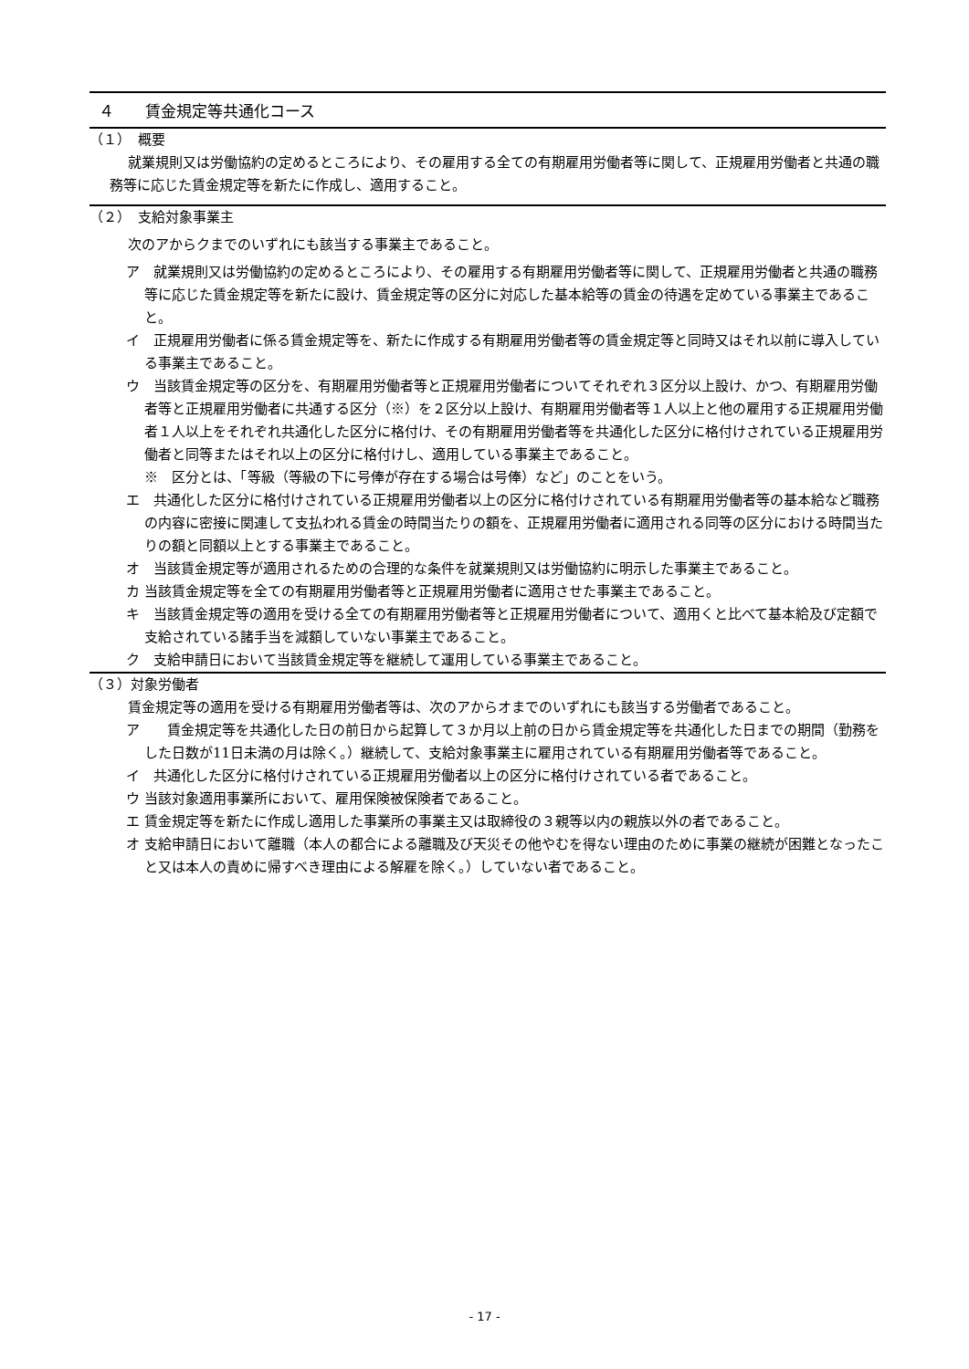４　　賃金規定等共通化コース
（１）　概要
就業規則又は労働協約の定めるところにより、その雇用する全ての有期雇用労働者等に関して、正規雇用労働者と共通の職務等に応じた賃金規定等を新たに作成し、適用すること。
（２）　支給対象事業主
次のアからクまでのいずれにも該当する事業主であること。
ア　就業規則又は労働協約の定めるところにより、その雇用する有期雇用労働者等に関して、正規雇用労働者と共通の職務等に応じた賃金規定等を新たに設け、賃金規定等の区分に対応した基本給等の賃金の待遇を定めている事業主であること。
イ　正規雇用労働者に係る賃金規定等を、新たに作成する有期雇用労働者等の賃金規定等と同時又はそれ以前に導入している事業主であること。
ウ　当該賃金規定等の区分を、有期雇用労働者等と正規雇用労働者についてそれぞれ３区分以上設け、かつ、有期雇用労働者等と正規雇用労働者に共通する区分（※）を２区分以上設け、有期雇用労働者等１人以上と他の雇用する正規雇用労働者１人以上をそれぞれ共通化した区分に格付け、その有期雇用労働者等を共通化した区分に格付けされている正規雇用労働者と同等またはそれ以上の区分に格付けし、適用している事業主であること。
※　区分とは、「等級（等級の下に号俸が存在する場合は号俸）など」のことをいう。
エ　共通化した区分に格付けされている正規雇用労働者以上の区分に格付けされている有期雇用労働者等の基本給など職務の内容に密接に関連して支払われる賃金の時間当たりの額を、正規雇用労働者に適用される同等の区分における時間当たりの額と同額以上とする事業主であること。
オ　当該賃金規定等が適用されるための合理的な条件を就業規則又は労働協約に明示した事業主であること。
カ 当該賃金規定等を全ての有期雇用労働者等と正規雇用労働者に適用させた事業主であること。
キ　当該賃金規定等の適用を受ける全ての有期雇用労働者等と正規雇用労働者について、適用くと比べて基本給及び定額で支給されている諸手当を減額していない事業主であること。
ク　支給申請日において当該賃金規定等を継続して運用している事業主であること。
（３）対象労働者
賃金規定等の適用を受ける有期雇用労働者等は、次のアからオまでのいずれにも該当する労働者であること。
ア　　賃金規定等を共通化した日の前日から起算して３か月以上前の日から賃金規定等を共通化した日までの期間（勤務をした日数が11日未満の月は除く。）継続して、支給対象事業主に雇用されている有期雇用労働者等であること。
イ　共通化した区分に格付けされている正規雇用労働者以上の区分に格付けされている者であること。
ウ 当該対象適用事業所において、雇用保険被保険者であること。
エ 賃金規定等を新たに作成し適用した事業所の事業主又は取締役の３親等以内の親族以外の者であること。
オ 支給申請日において離職（本人の都合による離職及び天災その他やむを得ない理由のために事業の継続が困難となったこと又は本人の責めに帰すべき理由による解雇を除く。）していない者であること。
- 17 -